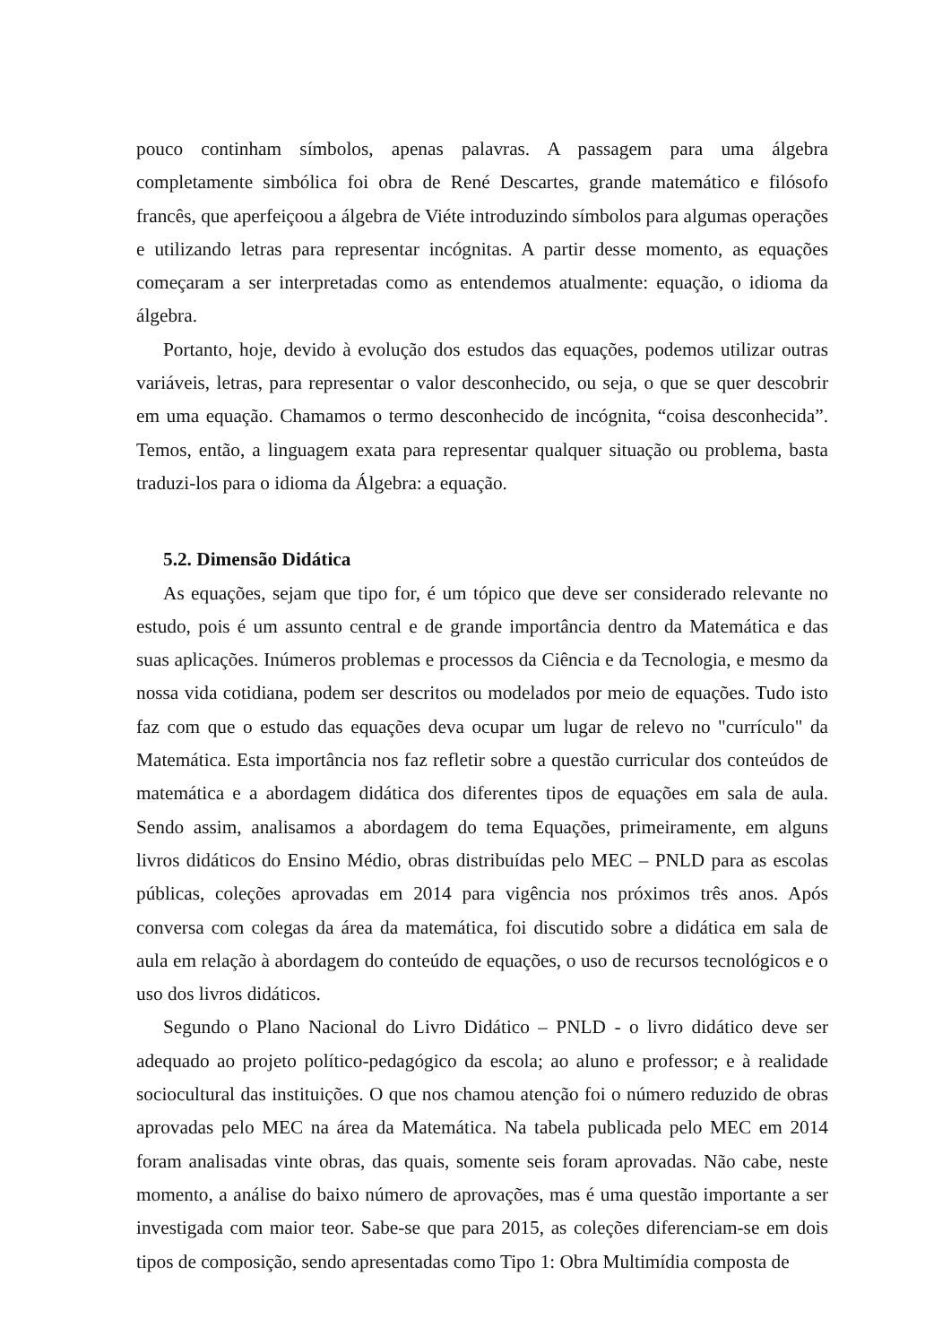pouco continham símbolos, apenas palavras. A passagem para uma álgebra completamente simbólica foi obra de René Descartes, grande matemático e filósofo francês, que aperfeiçoou a álgebra de Viéte introduzindo símbolos para algumas operações e utilizando letras para representar incógnitas. A partir desse momento, as equações começaram a ser interpretadas como as entendemos atualmente: equação, o idioma da álgebra.
Portanto, hoje, devido à evolução dos estudos das equações, podemos utilizar outras variáveis, letras, para representar o valor desconhecido, ou seja, o que se quer descobrir em uma equação. Chamamos o termo desconhecido de incógnita, “coisa desconhecida”. Temos, então, a linguagem exata para representar qualquer situação ou problema, basta traduzi-los para o idioma da Álgebra: a equação.
5.2. Dimensão Didática
As equações, sejam que tipo for, é um tópico que deve ser considerado relevante no estudo, pois é um assunto central e de grande importância dentro da Matemática e das suas aplicações. Inúmeros problemas e processos da Ciência e da Tecnologia, e mesmo da nossa vida cotidiana, podem ser descritos ou modelados por meio de equações. Tudo isto faz com que o estudo das equações deva ocupar um lugar de relevo no "currículo" da Matemática. Esta importância nos faz refletir sobre a questão curricular dos conteúdos de matemática e a abordagem didática dos diferentes tipos de equações em sala de aula. Sendo assim, analisamos a abordagem do tema Equações, primeiramente, em alguns livros didáticos do Ensino Médio, obras distribuídas pelo MEC – PNLD para as escolas públicas, coleções aprovadas em 2014 para vigência nos próximos três anos. Após conversa com colegas da área da matemática, foi discutido sobre a didática em sala de aula em relação à abordagem do conteúdo de equações, o uso de recursos tecnológicos e o uso dos livros didáticos.
Segundo o Plano Nacional do Livro Didático – PNLD - o livro didático deve ser adequado ao projeto político-pedagógico da escola; ao aluno e professor; e à realidade sociocultural das instituições. O que nos chamou atenção foi o número reduzido de obras aprovadas pelo MEC na área da Matemática. Na tabela publicada pelo MEC em 2014 foram analisadas vinte obras, das quais, somente seis foram aprovadas. Não cabe, neste momento, a análise do baixo número de aprovações, mas é uma questão importante a ser investigada com maior teor. Sabe-se que para 2015, as coleções diferenciam-se em dois tipos de composição, sendo apresentadas como Tipo 1: Obra Multimídia composta de